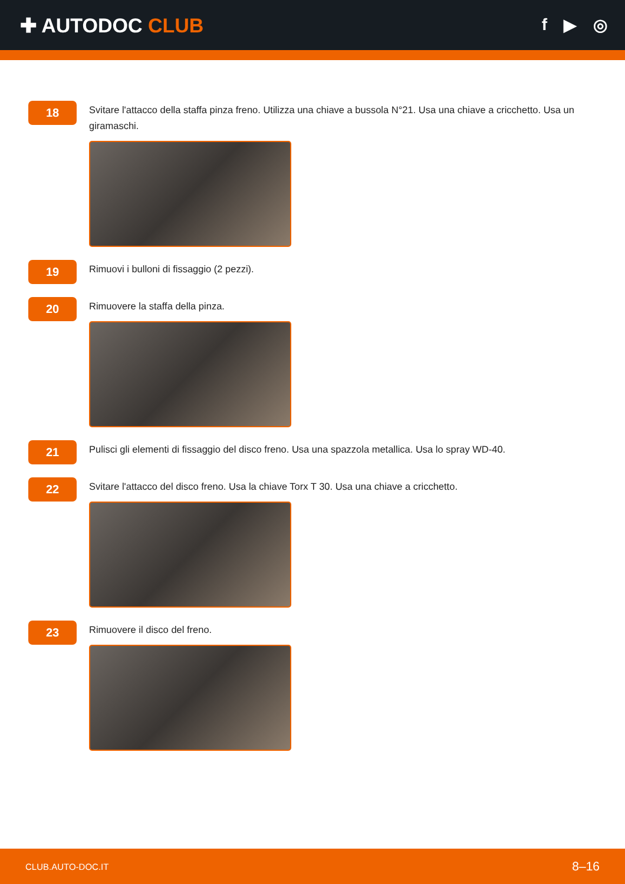✚ AUTODOC CLUB
f ▶ ◎
18
Svitare l'attacco della staffa pinza freno. Utilizza una chiave a bussola N°21. Usa una chiave a cricchetto. Usa un giramaschi.
19
Rimuovi i bulloni di fissaggio (2 pezzi).
20
Rimuovere la staffa della pinza.
21
Pulisci gli elementi di fissaggio del disco freno. Usa una spazzola metallica. Usa lo spray WD-40.
22
Svitare l'attacco del disco freno. Usa la chiave Torx T 30. Usa una chiave a cricchetto.
23
Rimuovere il disco del freno.
CLUB.AUTO-DOC.IT 8–16